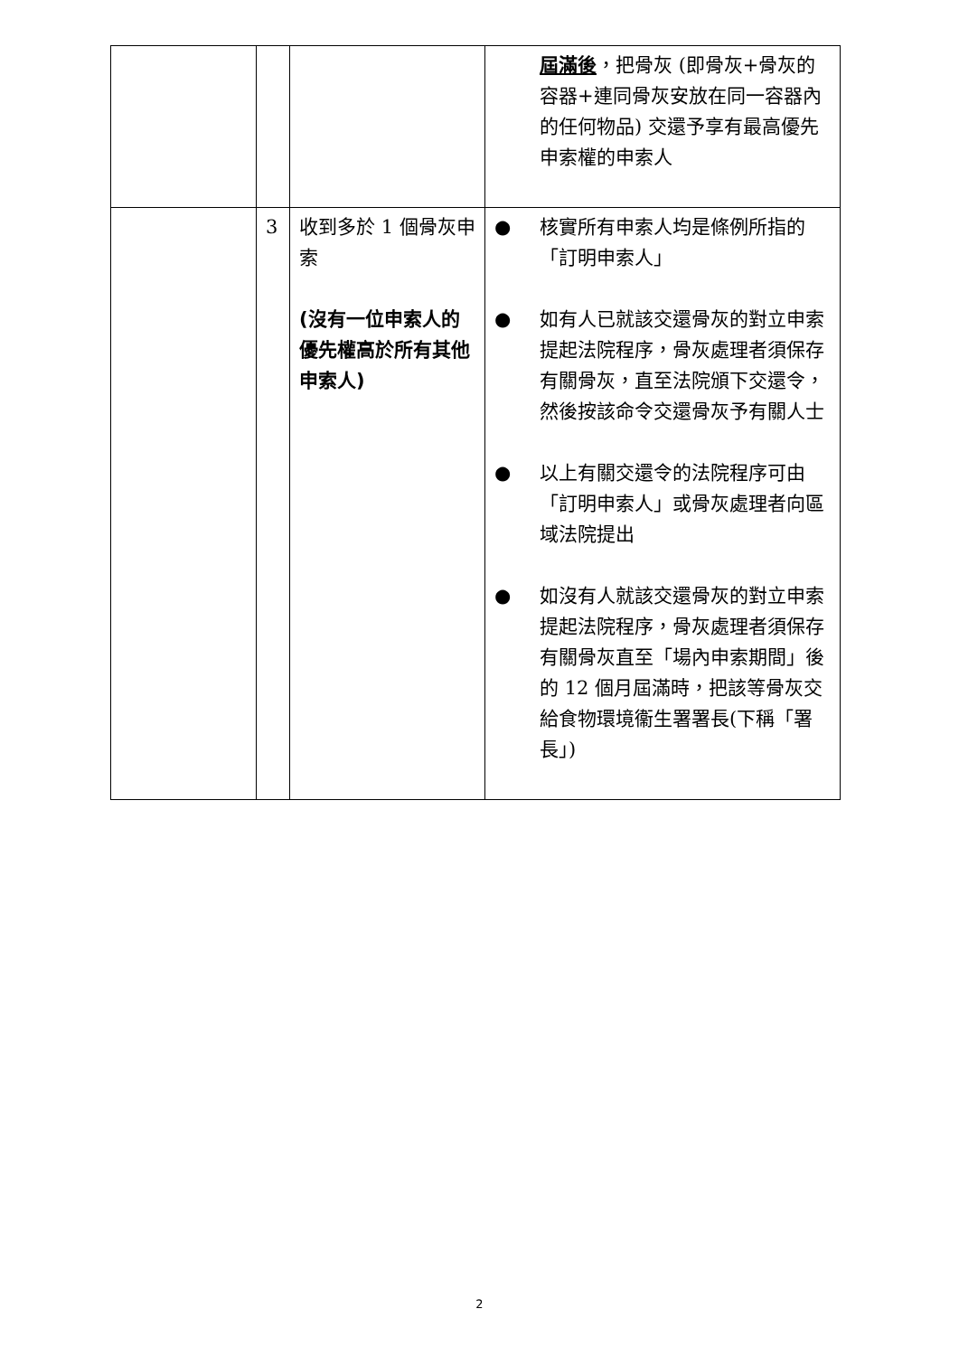| | | | 屆滿後 ，把骨灰 (即骨灰+骨灰的容器+連同骨灰安放在同一容器內的任何物品) 交還予享有最高優先申索權的申索人 |
| | 3 | 收到多於 1 個骨灰申索 (沒有一位申索人的優先權高於所有其他申索人) | ● 核實所有申索人均是條例所指的「訂明申索人」 ● 如有人已就該交還骨灰的對立申索提起法院程序，骨灰處理者須保存有關骨灰，直至法院頒下交還令，然後按該命令交還骨灰予有關人士 ● 以上有關交還令的法院程序可由「訂明申索人」或骨灰處理者向區域法院提出 ● 如沒有人就該交還骨灰的對立申索提起法院程序，骨灰處理者須保存有關骨灰直至「場內申索期間」後的 12 個月屆滿時，把該等骨灰交給食物環境衞生署署長(下稱「署長」) |
2